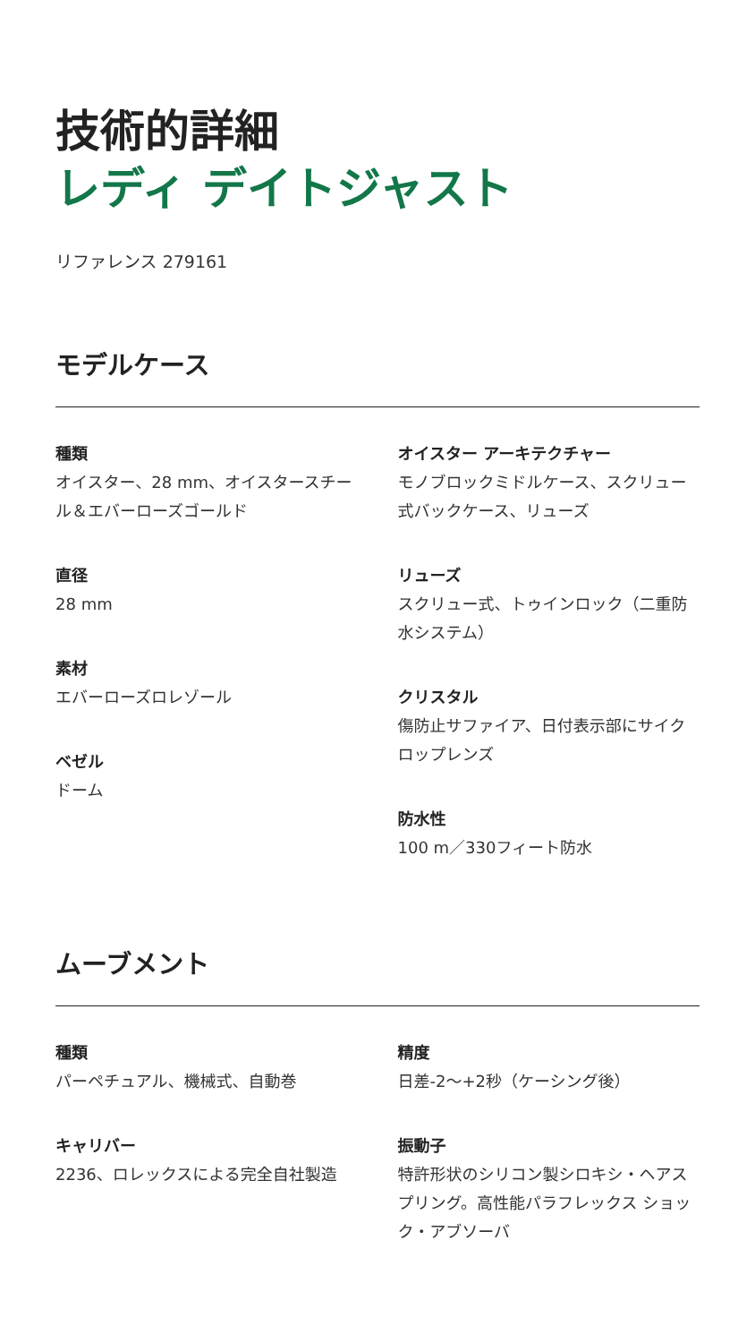技術的詳細
レディ デイトジャスト
リファレンス 279161
モデルケース
種類
オイスター、28 mm、オイスタースチール＆エバーローズゴールド
直径
28 mm
素材
エバーローズロレゾール
ベゼル
ドーム
オイスター アーキテクチャー
モノブロックミドルケース、スクリュー式バックケース、リューズ
リューズ
スクリュー式、トゥインロック（二重防水システム）
クリスタル
傷防止サファイア、日付表示部にサイクロップレンズ
防水性
100 m／330フィート防水
ムーブメント
種類
パーペチュアル、機械式、自動巻
キャリバー
2236、ロレックスによる完全自社製造
精度
日差-2～+2秒（ケーシング後）
振動子
特許形状のシリコン製シロキシ・ヘアスプリング。高性能パラフレックス ショック・アブソーバ